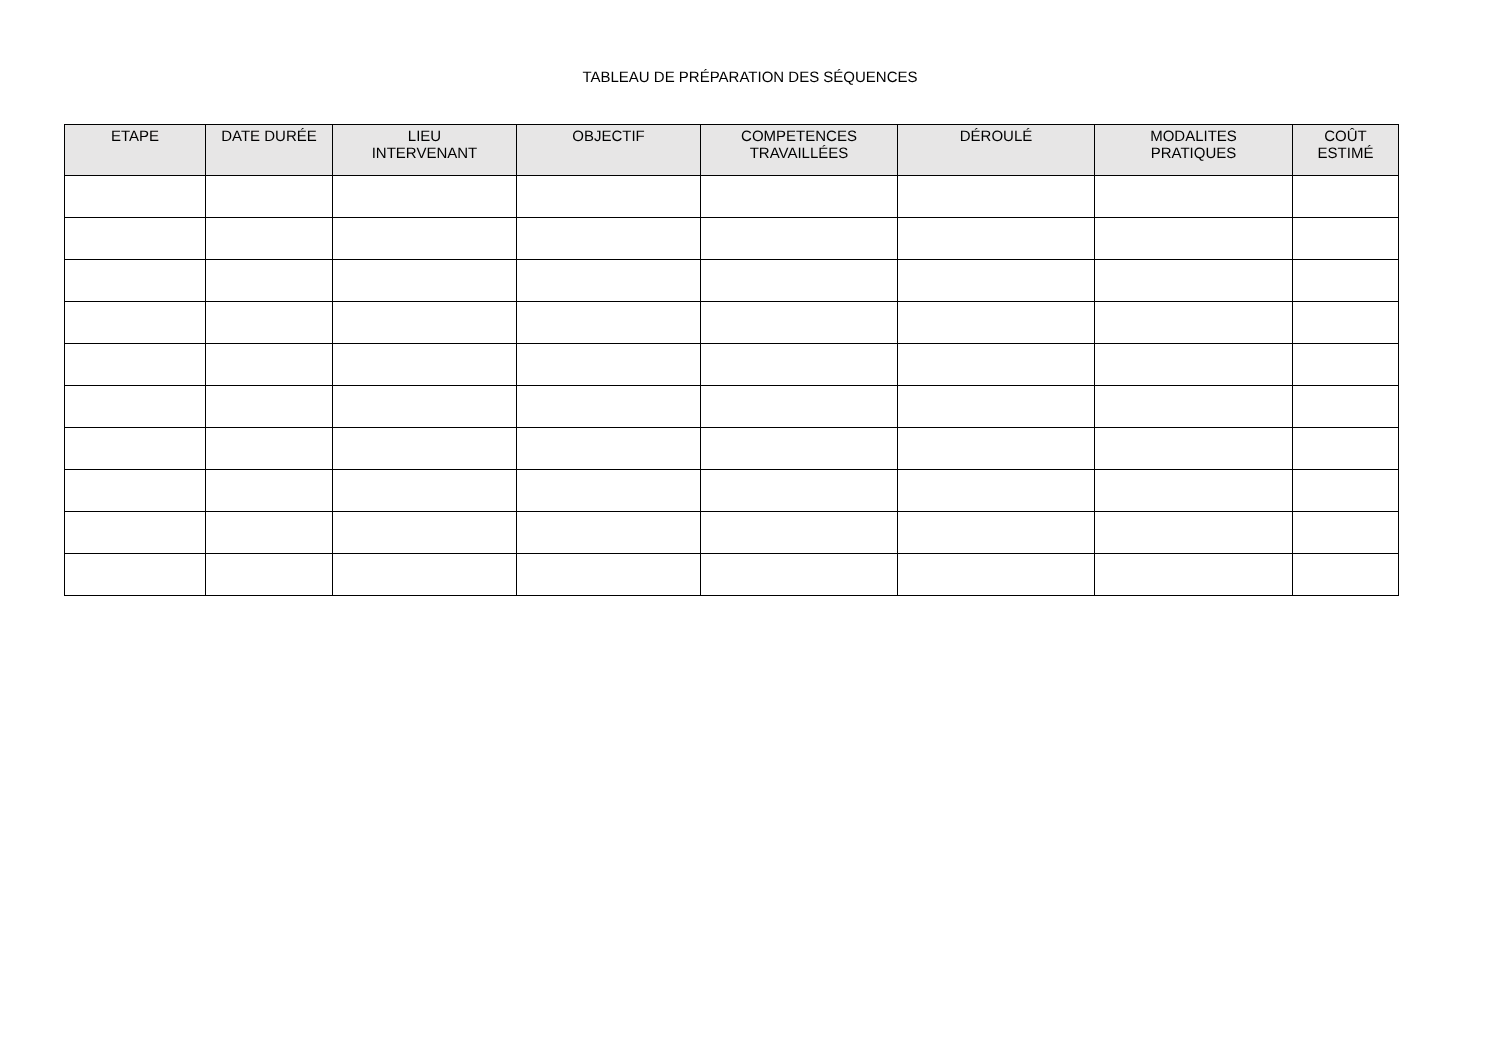TABLEAU DE PRÉPARATION DES SÉQUENCES
| ETAPE | DATE DURÉE | LIEU INTERVENANT | OBJECTIF | COMPETENCES TRAVAILLÉES | DÉROULÉ | MODALITES PRATIQUES | COÛT ESTIMÉ |
| --- | --- | --- | --- | --- | --- | --- | --- |